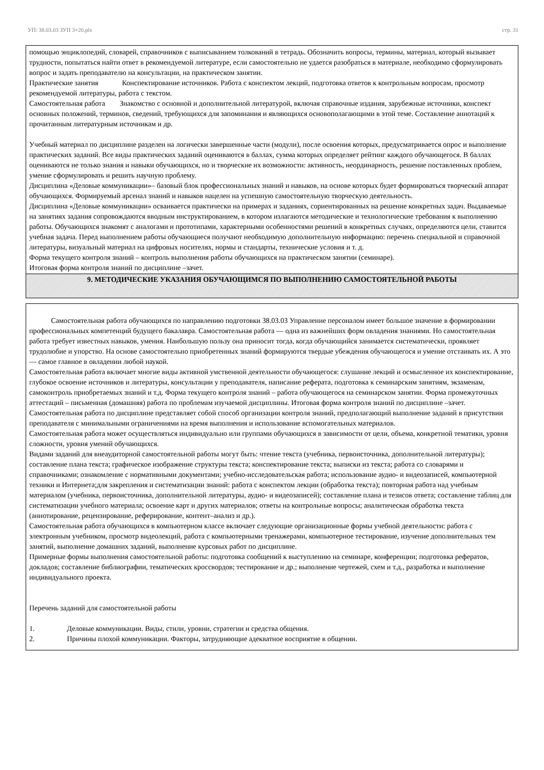УП: 38.03.03 ЗУП 3+20.plx стр. 31
помощью энциклопедий, словарей, справочников с выписыванием толкований в тетрадь. Обозначить вопросы, термины, материал, который вызывает трудности, попытаться найти ответ в рекомендуемой литературе, если самостоятельно не удается разобраться в материале, необходимо сформулировать вопрос и задать преподавателю на консультации, на практическом занятии.
Практические занятия Конспектирование источников. Работа с конспектом лекций, подготовка ответов к контрольным вопросам, просмотр рекомендуемой литературы, работа с текстом.
Самостоятельная работа Знакомство с основной и дополнительной литературой, включая справочные издания, зарубежные источники, конспект основных положений, терминов, сведений, требующихся для запоминания и являющихся основополагающими в этой теме. Составление аннотаций к прочитанным литературным источникам и др.
Учебный материал по дисциплине разделен на логически завершенные части (модули), после освоения которых, предусматривается опрос и выполнение практических заданий. Все виды практических заданий оцениваются в баллах, сумма которых определяет рейтинг каждого обучающегося. В баллах оцениваются не только знания и навыки обучающихся, но и творческие их возможности: активность, неординарность, решение поставленных проблем, умение сформулировать и решить научную проблему.
Дисциплина «Деловые коммуникации»– базовый блок профессиональных знаний и навыков, на основе которых будет формироваться творческий аппарат обучающихся. Формируемый арсенал знаний и навыков нацелен на успешную самостоятельную творческую деятельность.
Дисциплина «Деловые коммуникации» осваивается практически на примерах и заданиях, сориентированных на решение конкретных задач. Выдаваемые на занятиях задания сопровождаются вводным инструктированием, в котором излагаются методические и технологические требования к выполнению работы. Обучающихся знакомят с аналогами и прототипами, характерными особенностями решений в конкретных случаях, определяются цели, ставится учебная задача. Перед выполнением работы обучающиеся получают необходимую дополнительную информацию: перечень специальной и справочной литературы, визуальный материал на цифровых носителях, нормы и стандарты, технические условия и т. д.
Форма текущего контроля знаний – контроль выполнения работы обучающихся на практическом занятии (семинаре).
Итоговая форма контроля знаний по дисциплине –зачет.
9. МЕТОДИЧЕСКИЕ УКАЗАНИЯ ОБУЧАЮЩИМСЯ ПО ВЫПОЛНЕНИЮ САМОСТОЯТЕЛЬНОЙ РАБОТЫ
Самостоятельная работа обучающихся по направлению подготовки 38.03.03 Управление персоналом имеет большое значение в формировании профессиональных компетенций будущего бакалавра. Самостоятельная работа — одна из важнейших форм овладения знаниями. Но самостоятельная работа требует известных навыков, умения. Наибольшую пользу она приносит тогда, когда обучающийся занимается систематически, проявляет трудолюбие и упорство. На основе самостоятельно приобретенных знаний формируются твердые убеждения обучающегося и умение отстаивать их. А это — самое главное в овладении любой наукой.
Самостоятельная работа включает многие виды активной умственной деятельности обучающегося: слушание лекций и осмысленное их конспектирование, глубокое освоение источников и литературы, консультации у преподавателя, написание реферата, подготовка к семинарским занятиям, экзаменам, самоконтроль приобретаемых знаний и т.д. Форма текущего контроля знаний – работа обучающегося на семинарском занятии. Форма промежуточных аттестаций – письменная (домашняя) работа по проблемам изучаемой дисциплины. Итоговая форма контроля знаний по дисциплине –зачет.
Самостоятельная работа по дисциплине представляет собой способ организации контроля знаний, предполагающий выполнение заданий в присутствии преподавателя с минимальными ограничениями на время выполнения и использование вспомогательных материалов.
Самостоятельная работа может осуществляться индивидуально или группами обучающихся в зависимости от цели, объема, конкретной тематики, уровня сложности, уровня умений обучающихся.
Видами заданий для внеаудиторной самостоятельной работы могут быть: чтение текста (учебника, первоисточника, дополнительной литературы); составление плана текста; графическое изображение структуры текста; конспектирование текста; выписки из текста; работа со словарями и справочниками; ознакомление с нормативными документами; учебно-исследовательская работа; использование аудио- и видеозаписей, компьютерной техники и Интернета;для закрепления и систематизации знаний: работа с конспектом лекции (обработка текста); повторная работа над учебным материалом (учебника, первоисточника, дополнительной литературы, аудио- и видеозаписей); составление плана и тезисов ответа; составление таблиц для систематизации учебного материала; освоение карт и других материалов; ответы на контрольные вопросы; аналитическая обработка текста (аннотирование, рецензирование, реферирование, контент–анализ и др.).
Самостоятельная работа обучающихся в компьютерном классе включает следующие организационные формы учебной деятельности: работа с электронным учебником, просмотр видеолекций, работа с компьютерными тренажерами, компьютерное тестирование, изучение дополнительных тем занятий, выполнение домашних заданий, выполнение курсовых работ по дисциплине.
Примерные формы выполнения самостоятельной работы: подготовка сообщений к выступлению на семинаре, конференции; подготовка рефератов, докладов; составление библиографии, тематических кроссвордов; тестирование и др.; выполнение чертежей, схем и т.д., разработка и выполнение индивидуального проекта.
Перечень заданий для самостоятельной работы
1. Деловые коммуникации. Виды, стили, уровни, стратегии и средства общения.
2. Причины плохой коммуникации. Факторы, затрудняющие адекватное восприятие в общении.